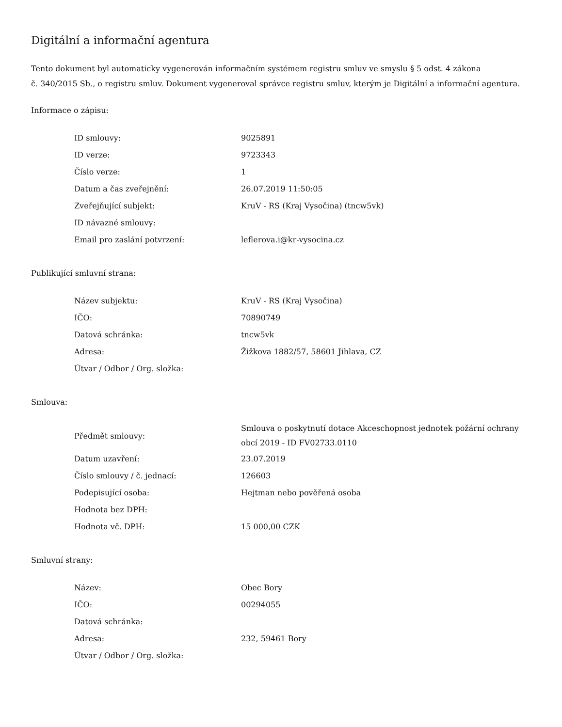Digitální a informační agentura
Tento dokument byl automaticky vygenerován informačním systémem registru smluv ve smyslu § 5 odst. 4 zákona
č. 340/2015 Sb., o registru smluv. Dokument vygeneroval správce registru smluv, kterým je Digitální a informační agentura.
Informace o zápisu:
| ID smlouvy: | 9025891 |
| ID verze: | 9723343 |
| Číslo verze: | 1 |
| Datum a čas zveřejnění: | 26.07.2019 11:50:05 |
| Zveřejňující subjekt: | KruV - RS (Kraj Vysočina) (tncw5vk) |
| ID návazné smlouvy: | |
| Email pro zaslání potvrzení: | leflerova.i@kr-vysocina.cz |
Publikující smluvní strana:
| Název subjektu: | KruV - RS (Kraj Vysočina) |
| IČO: | 70890749 |
| Datová schránka: | tncw5vk |
| Adresa: | Žižkova 1882/57, 58601 Jihlava, CZ |
| Útvar / Odbor / Org. složka: | |
Smlouva:
| Předmět smlouvy: | Smlouva o poskytnutí dotace Akceschopnost jednotek požární ochrany obcí 2019 - ID FV02733.0110 |
| Datum uzavření: | 23.07.2019 |
| Číslo smlouvy / č. jednací: | 126603 |
| Podepisující osoba: | Hejtman nebo pověřená osoba |
| Hodnota bez DPH: | |
| Hodnota vč. DPH: | 15 000,00 CZK |
Smluvní strany:
| Název: | Obec Bory |
| IČO: | 00294055 |
| Datová schránka: | |
| Adresa: | 232, 59461 Bory |
| Útvar / Odbor / Org. složka: | |